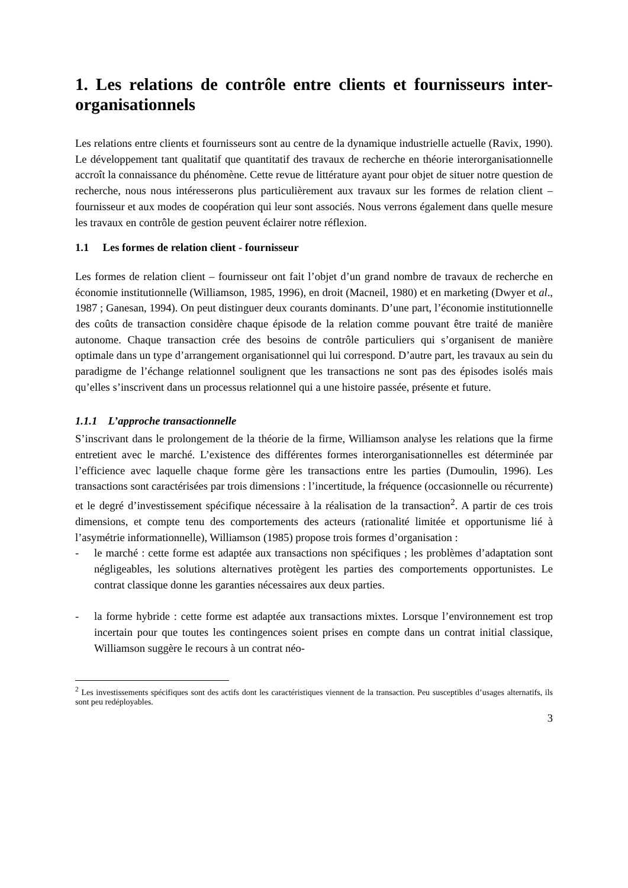1. Les relations de contrôle entre clients et fournisseurs inter-organisationnels
Les relations entre clients et fournisseurs sont au centre de la dynamique industrielle actuelle (Ravix, 1990). Le développement tant qualitatif que quantitatif des travaux de recherche en théorie interorganisationnelle accroît la connaissance du phénomène. Cette revue de littérature ayant pour objet de situer notre question de recherche, nous nous intéresserons plus particulièrement aux travaux sur les formes de relation client – fournisseur et aux modes de coopération qui leur sont associés. Nous verrons également dans quelle mesure les travaux en contrôle de gestion peuvent éclairer notre réflexion.
1.1 Les formes de relation client - fournisseur
Les formes de relation client – fournisseur ont fait l’objet d’un grand nombre de travaux de recherche en économie institutionnelle (Williamson, 1985, 1996), en droit (Macneil, 1980) et en marketing (Dwyer et al., 1987 ; Ganesan, 1994). On peut distinguer deux courants dominants. D’une part, l’économie institutionnelle des coûts de transaction considère chaque épisode de la relation comme pouvant être traité de manière autonome. Chaque transaction crée des besoins de contrôle particuliers qui s’organisent de manière optimale dans un type d’arrangement organisationnel qui lui correspond. D’autre part, les travaux au sein du paradigme de l’échange relationnel soulignent que les transactions ne sont pas des épisodes isolés mais qu’elles s’inscrivent dans un processus relationnel qui a une histoire passée, présente et future.
1.1.1 L’approche transactionnelle
S’inscrivant dans le prolongement de la théorie de la firme, Williamson analyse les relations que la firme entretient avec le marché. L’existence des différentes formes interorganisationnelles est déterminée par l’efficience avec laquelle chaque forme gère les transactions entre les parties (Dumoulin, 1996). Les transactions sont caractérisées par trois dimensions : l’incertitude, la fréquence (occasionnelle ou récurrente) et le degré d’investissement spécifique nécessaire à la réalisation de la transaction<sup>2</sup>. A partir de ces trois dimensions, et compte tenu des comportements des acteurs (rationalité limitée et opportunisme lié à l’asymétrie informationnelle), Williamson (1985) propose trois formes d’organisation :
- le marché : cette forme est adaptée aux transactions non spécifiques ; les problèmes d’adaptation sont négligeables, les solutions alternatives protègent les parties des comportements opportunistes. Le contrat classique donne les garanties nécessaires aux deux parties.
- la forme hybride : cette forme est adaptée aux transactions mixtes. Lorsque l’environnement est trop incertain pour que toutes les contingences soient prises en compte dans un contrat initial classique, Williamson suggère le recours à un contrat néo-
<sup>2</sup> Les investissements spécifiques sont des actifs dont les caractéristiques viennent de la transaction. Peu susceptibles d’usages alternatifs, ils sont peu redéployables.
3